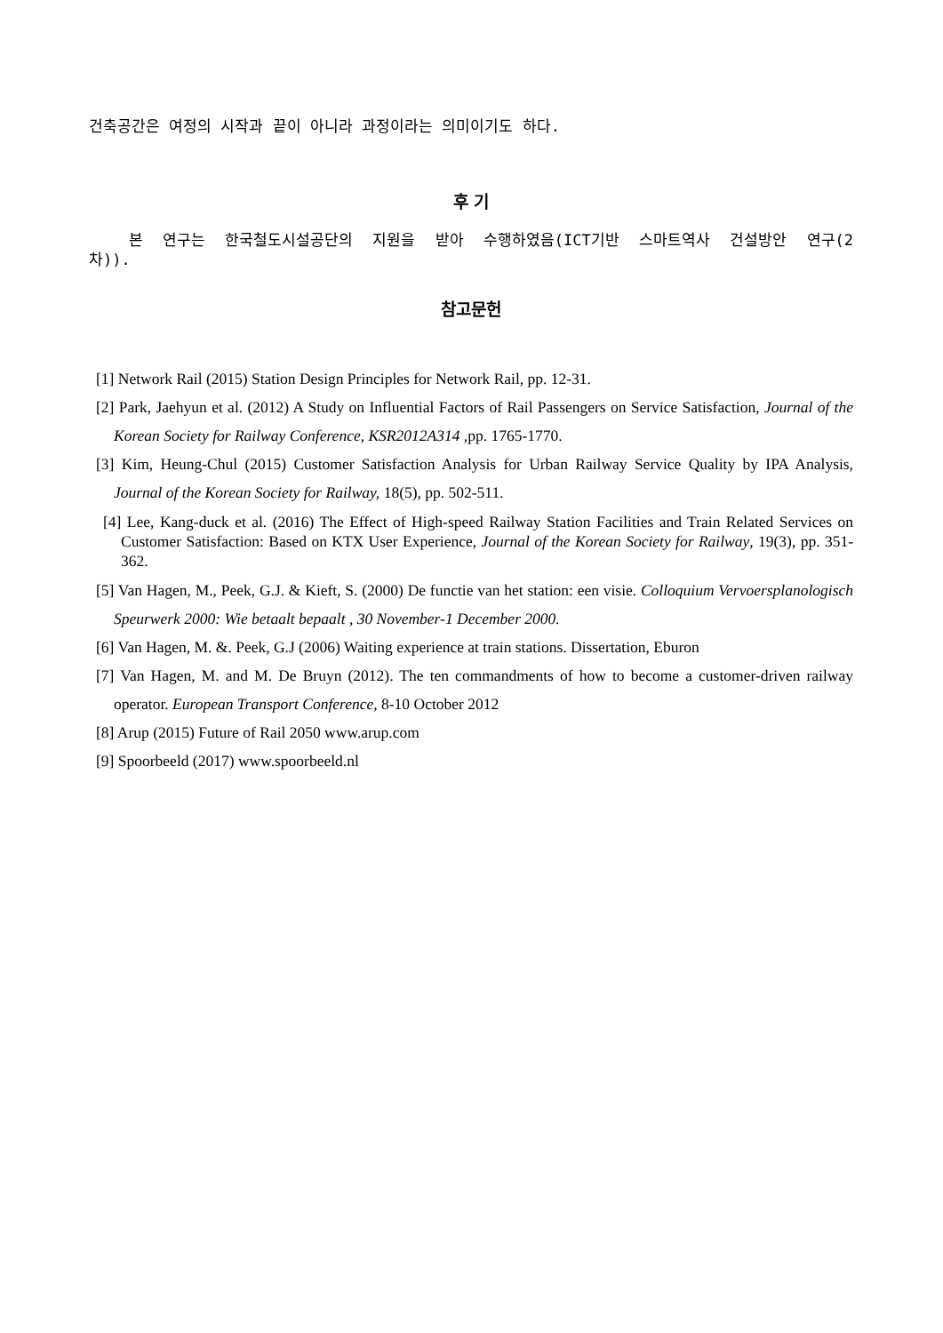건축공간은 여정의 시작과 끝이 아니라 과정이라는 의미이기도 하다.
후 기
본 연구는 한국철도시설공단의 지원을 받아 수행하였음(ICT기반 스마트역사 건설방안 연구(2차)).
참고문헌
[1] Network Rail (2015) Station Design Principles for Network Rail, pp. 12-31.
[2] Park, Jaehyun et al. (2012) A Study on Influential Factors of Rail Passengers on Service Satisfaction, Journal of the Korean Society for Railway Conference, KSR2012A314 , pp. 1765-1770.
[3] Kim, Heung-Chul (2015) Customer Satisfaction Analysis for Urban Railway Service Quality by IPA Analysis, Journal of the Korean Society for Railway, 18(5), pp. 502-511.
[4] Lee, Kang-duck et al. (2016) The Effect of High-speed Railway Station Facilities and Train Related Services on Customer Satisfaction: Based on KTX User Experience, Journal of the Korean Society for Railway, 19(3), pp. 351-362.
[5] Van Hagen, M., Peek, G.J. & Kieft, S. (2000) De functie van het station: een visie. Colloquium Vervoersplanologisch Speurwerk 2000: Wie betaalt bepaalt , 30 November-1 December 2000.
[6] Van Hagen, M. &. Peek, G.J (2006) Waiting experience at train stations. Dissertation, Eburon
[7] Van Hagen, M. and M. De Bruyn (2012). The ten commandments of how to become a customer-driven railway operator. European Transport Conference, 8-10 October 2012
[8] Arup (2015) Future of Rail 2050 www.arup.com
[9] Spoorbeeld (2017) www.spoorbeeld.nl